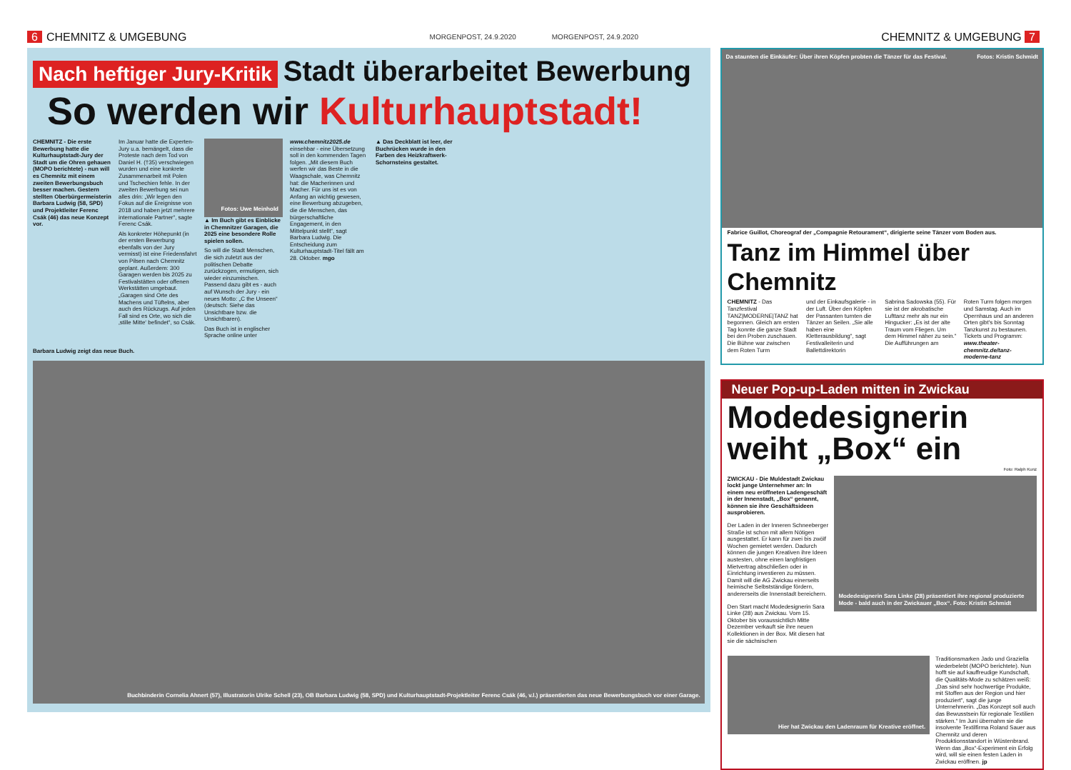6 CHEMNITZ & UMGEBUNG
MORGENPOST, 24.9.2020 MORGENPOST, 24.9.2020
CHEMNITZ & UMGEBUNG 7
Nach heftiger Jury-Kritik Stadt überarbeitet Bewerbung
So werden wir Kulturhauptstadt!
CHEMNITZ - Die erste Bewerbung hatte die Kulturhauptstadt-Jury der Stadt um die Ohren gehauen (MOPO berichtete) - nun will es Chemnitz mit einem zweiten Bewerbungsbuch besser machen. Gestern stellten Oberbürgermeisterin Barbara Ludwig (58, SPD) und Projektleiter Ferenc Csák (46) das neue Konzept vor.
Im Januar hatte die Experten-Jury u.a. bemängelt, dass die Proteste nach dem Tod von Daniel H. (†35) verschwiegen wurden und eine konkrete Zusammenarbeit mit Polen und Tschechien fehle. In der zweiten Bewerbung sei nun alles drin: „Wir legen den Fokus auf die Ereignisse von 2018 und haben jetzt mehrere internationale Partner“, sagte Ferenc Csák.
Als konkreter Höhepunkt (in der ersten Bewerbung ebenfalls von der Jury vermisst) ist eine Friedensfahrt von Pilsen nach Chemnitz geplant. Außerdem: 300 Garagen werden bis 2025 zu Festivalstätten oder offenen Werkstätten umgebaut. „Garagen sind Orte des Machens und Tüftelns, aber auch des Rückzugs. Auf jeden Fall sind es Orte, wo sich die ‚stille Mitte‘ befindet“, so Csák.
Fotos: Uwe Meinhold
▲ Im Buch gibt es Einblicke in Chemnitzer Garagen, die 2025 eine besondere Rolle spielen sollen.
So will die Stadt Menschen, die sich zuletzt aus der politischen Debatte zurückzogen, ermutigen, sich wieder einzumischen. Passend dazu gibt es - auch auf Wunsch der Jury - ein neues Motto: „C the Unseen“ (deutsch: Siehe das Unsichtbare bzw. die Unsichtbaren).
Das Buch ist in englischer Sprache online unter
www.chemnitz2025.de einsehbar - eine Übersetzung soll in den kommenden Tagen folgen. „Mit diesem Buch werfen wir das Beste in die Waagschale, was Chemnitz hat: die Macherinnen und Macher. Für uns ist es von Anfang an wichtig gewesen, eine Bewerbung abzugeben, die die Menschen, das bürgerschaftliche Engagement, in den Mittelpunkt stellt“, sagt Barbara Ludwig. Die Entscheidung zum Kulturhauptstadt-Titel fällt am 28. Oktober. mgo
▲ Das Deckblatt ist leer, der Buchrücken wurde in den Farben des Heizkraftwerk-Schornsteins gestaltet.
Barbara Ludwig zeigt das neue Buch.
Buchbinderin Cornelia Ahnert (57), Illustratorin Ulrike Schell (23), OB Barbara Ludwig (58, SPD) und Kulturhauptstadt-Projektleiter Ferenc Csák (46, v.l.) präsentierten das neue Bewerbungsbuch vor einer Garage.
Da staunten die Einkäufer: Über ihren Köpfen probten die Tänzer für das Festival. Fotos: Kristin Schmidt
Fabrice Guillot, Choreograf der „Compagnie Retourament“, dirigierte seine Tänzer vom Boden aus.
Tanz im Himmel über Chemnitz
CHEMNITZ - Das Tanzfestival TANZ|MODERNE|TANZ hat begonnen. Gleich am ersten Tag konnte die ganze Stadt bei den Proben zuschauen. Die Bühne war zwischen dem Roten Turm
und der Einkaufsgalerie - in der Luft. Über den Köpfen der Passanten turnten die Tänzer an Seilen. „Sie alle haben eine Kletterausbildung“, sagt Festivalleiterin und Ballettdirektorin
Sabrina Sadowska (55). Für sie ist der akrobatische Lufttanz mehr als nur ein Hingucker: „Es ist der alte Traum vom Fliegen. Um dem Himmel näher zu sein.“ Die Aufführungen am
Roten Turm folgen morgen und Samstag. Auch im Opernhaus und an anderen Orten gibt's bis Sonntag Tanzkunst zu bestaunen. Tickets und Programm: www.theater-chemnitz.de/tanz-moderne-tanz
Neuer Pop-up-Laden mitten in Zwickau
Modedesignerin weiht „Box“ ein
Foto: Ralph Kunz
ZWICKAU - Die Muldestadt Zwickau lockt junge Unternehmer an: In einem neu eröffneten Ladengeschäft in der Innenstadt, „Box“ genannt, können sie ihre Geschäftsideen ausprobieren.
Der Laden in der Inneren Schneeberger Straße ist schon mit allem Nötigen ausgestattet. Er kann für zwei bis zwölf Wochen gemietet werden. Dadurch können die jungen Kreativen ihre Ideen austesten, ohne einen langfristigen Mietvertrag abschließen oder in Einrichtung investieren zu müssen. Damit will die AG Zwickau einerseits heimische Selbstständige fördern, andererseits die Innenstadt bereichern.
Den Start macht Modedesignerin Sara Linke (28) aus Zwickau. Vom 15. Oktober bis voraussichtlich Mitte Dezember verkauft sie ihre neuen Kollektionen in der Box. Mit diesen hat sie die sächsischen
Modedesignerin Sara Linke (28) präsentiert ihre regional produzierte Mode - bald auch in der Zwickauer „Box“. Foto: Kristin Schmidt
Hier hat Zwickau den Ladenraum für Kreative eröffnet.
Traditionsmarken Jado und Graziella wiederbelebt (MOPO berichtete). Nun hofft sie auf kauffreudige Kundschaft, die Qualitäts-Mode zu schätzen weiß: „Das sind sehr hochwertige Produkte, mit Stoffen aus der Region und hier produziert“, sagt die junge Unternehmerin. „Das Konzept soll auch das Bewusstsein für regionale Textilien stärken.“ Im Juni übernahm sie die insolvente Textilfirma Roland Sauer aus Chemnitz und deren Produktionsstandort in Wüstenbrand. Wenn das „Box“-Experiment ein Erfolg wird, will sie einen festen Laden in Zwickau eröffnen. jp